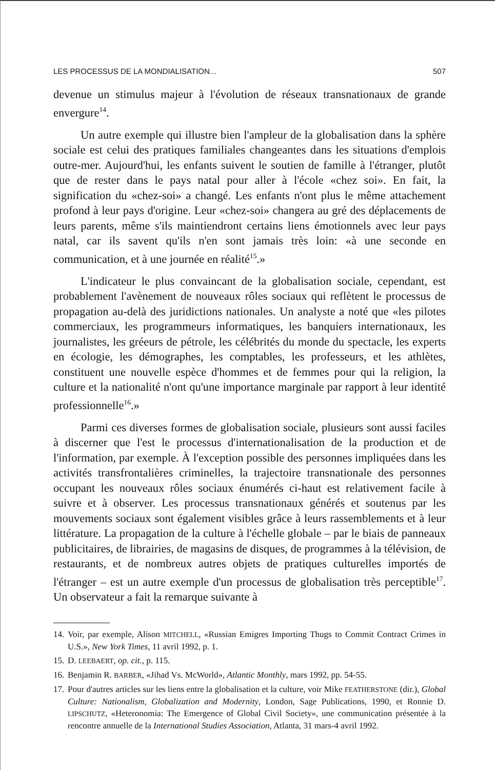LES PROCESSUS DE LA MONDIALISATION... 507
devenue un stimulus majeur à l'évolution de réseaux transnationaux de grande envergure<sup>14</sup>.
Un autre exemple qui illustre bien l'ampleur de la globalisation dans la sphère sociale est celui des pratiques familiales changeantes dans les situations d'emplois outre-mer. Aujourd'hui, les enfants suivent le soutien de famille à l'étranger, plutôt que de rester dans le pays natal pour aller à l'école «chez soi». En fait, la signification du «chez-soi» a changé. Les enfants n'ont plus le même attachement profond à leur pays d'origine. Leur «chez-soi» changera au gré des déplacements de leurs parents, même s'ils maintiendront certains liens émotionnels avec leur pays natal, car ils savent qu'ils n'en sont jamais très loin: «à une seconde en communication, et à une journée en réalité<sup>15</sup>.»
L'indicateur le plus convaincant de la globalisation sociale, cependant, est probablement l'avènement de nouveaux rôles sociaux qui reflètent le processus de propagation au-delà des juridictions nationales. Un analyste a noté que «les pilotes commerciaux, les programmeurs informatiques, les banquiers internationaux, les journalistes, les gréeurs de pétrole, les célébrités du monde du spectacle, les experts en écologie, les démographes, les comptables, les professeurs, et les athlètes, constituent une nouvelle espèce d'hommes et de femmes pour qui la religion, la culture et la nationalité n'ont qu'une importance marginale par rapport à leur identité professionnelle<sup>16</sup>.»
Parmi ces diverses formes de globalisation sociale, plusieurs sont aussi faciles à discerner que l'est le processus d'internationalisation de la production et de l'information, par exemple. À l'exception possible des personnes impliquées dans les activités transfrontalières criminelles, la trajectoire transnationale des personnes occupant les nouveaux rôles sociaux énumérés ci-haut est relativement facile à suivre et à observer. Les processus transnationaux générés et soutenus par les mouvements sociaux sont également visibles grâce à leurs rassemblements et à leur littérature. La propagation de la culture à l'échelle globale – par le biais de panneaux publicitaires, de librairies, de magasins de disques, de programmes à la télévision, de restaurants, et de nombreux autres objets de pratiques culturelles importés de l'étranger – est un autre exemple d'un processus de globalisation très perceptible<sup>17</sup>. Un observateur a fait la remarque suivante à
14. Voir, par exemple, Alison MITCHELL, «Russian Emigres Importing Thugs to Commit Contract Crimes in U.S.», New York Times, 11 avril 1992, p. 1.
15. D. LEEBAERT, op. cit., p. 115.
16. Benjamin R. BARBER, «Jihad Vs. McWorld», Atlantic Monthly, mars 1992, pp. 54-55.
17. Pour d'autres articles sur les liens entre la globalisation et la culture, voir Mike FEATHERSTONE (dir.), Global Culture: Nationalism, Globalization and Modernity, London, Sage Publications, 1990, et Ronnie D. LIPSCHUTZ, «Heteronomia: The Emergence of Global Civil Society», une communication présentée à la rencontre annuelle de la International Studies Association, Atlanta, 31 mars-4 avril 1992.